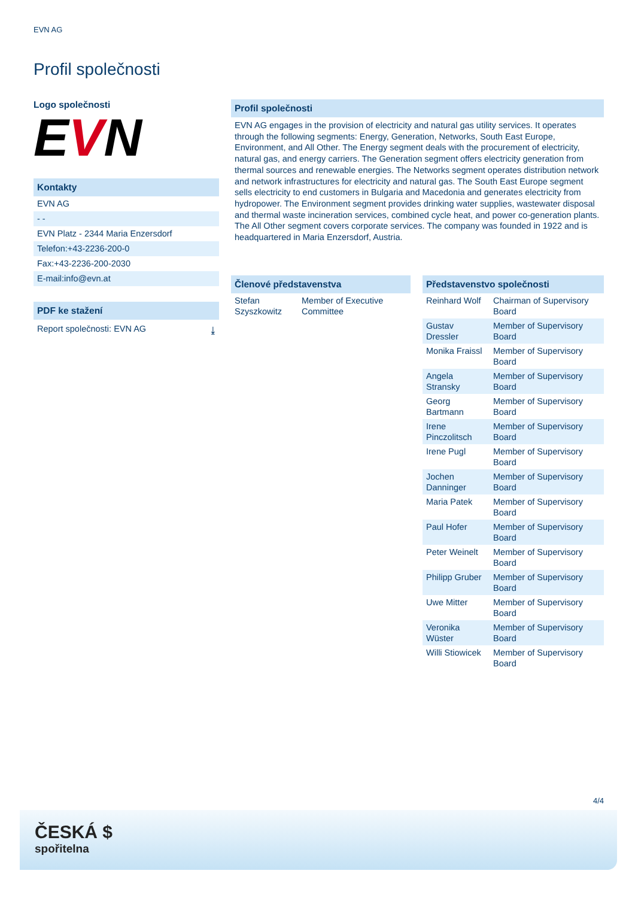EVN AG
Profil společnosti
Logo společnosti
EVN
Kontakty
EVN AG
- -
EVN Platz - 2344 Maria Enzersdorf
Telefon:+43-2236-200-0
Fax:+43-2236-200-2030
E-mail:info@evn.at
PDF ke stažení
Report společnosti: EVN AG ⤓
Profil společnosti
EVN AG engages in the provision of electricity and natural gas utility services. It operates through the following segments: Energy, Generation, Networks, South East Europe, Environment, and All Other. The Energy segment deals with the procurement of electricity, natural gas, and energy carriers. The Generation segment offers electricity generation from thermal sources and renewable energies. The Networks segment operates distribution network and network infrastructures for electricity and natural gas. The South East Europe segment sells electricity to end customers in Bulgaria and Macedonia and generates electricity from hydropower. The Environment segment provides drinking water supplies, wastewater disposal and thermal waste incineration services, combined cycle heat, and power co-generation plants. The All Other segment covers corporate services. The company was founded in 1922 and is headquartered in Maria Enzersdorf, Austria.
Členové představenstva
| Stefan Szyszkowitz | Member of Executive Committee |
Představenstvo společnosti
| Reinhard Wolf | Chairman of Supervisory Board |
| Gustav Dressler | Member of Supervisory Board |
| Monika Fraissl | Member of Supervisory Board |
| Angela Stransky | Member of Supervisory Board |
| Georg Bartmann | Member of Supervisory Board |
| Irene Pinczolitsch | Member of Supervisory Board |
| Irene Pugl | Member of Supervisory Board |
| Jochen Danninger | Member of Supervisory Board |
| Maria Patek | Member of Supervisory Board |
| Paul Hofer | Member of Supervisory Board |
| Peter Weinelt | Member of Supervisory Board |
| Philipp Gruber | Member of Supervisory Board |
| Uwe Mitter | Member of Supervisory Board |
| Veronika Wüster | Member of Supervisory Board |
| Willi Stiowicek | Member of Supervisory Board |
4/4
ČESKÁ $
spořitelna